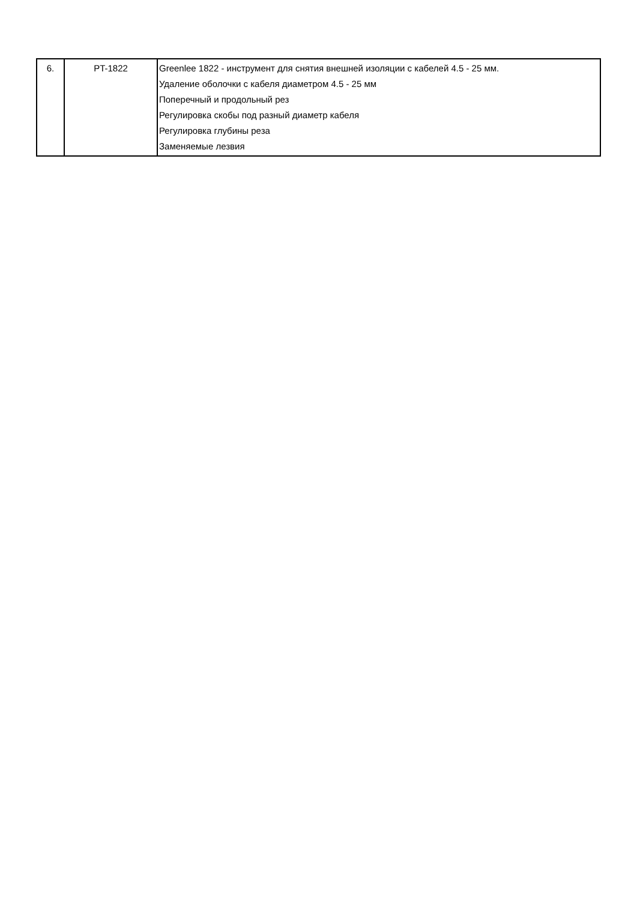| 6. | PT-1822 | Greenlee 1822 - инструмент для снятия внешней изоляции с кабелей 4.5 - 25 мм. Удаление оболочки с кабеля диаметром 4.5 - 25 мм Поперечный и продольный рез Регулировка скобы под разный диаметр кабеля Регулировка глубины реза Заменяемые лезвия |